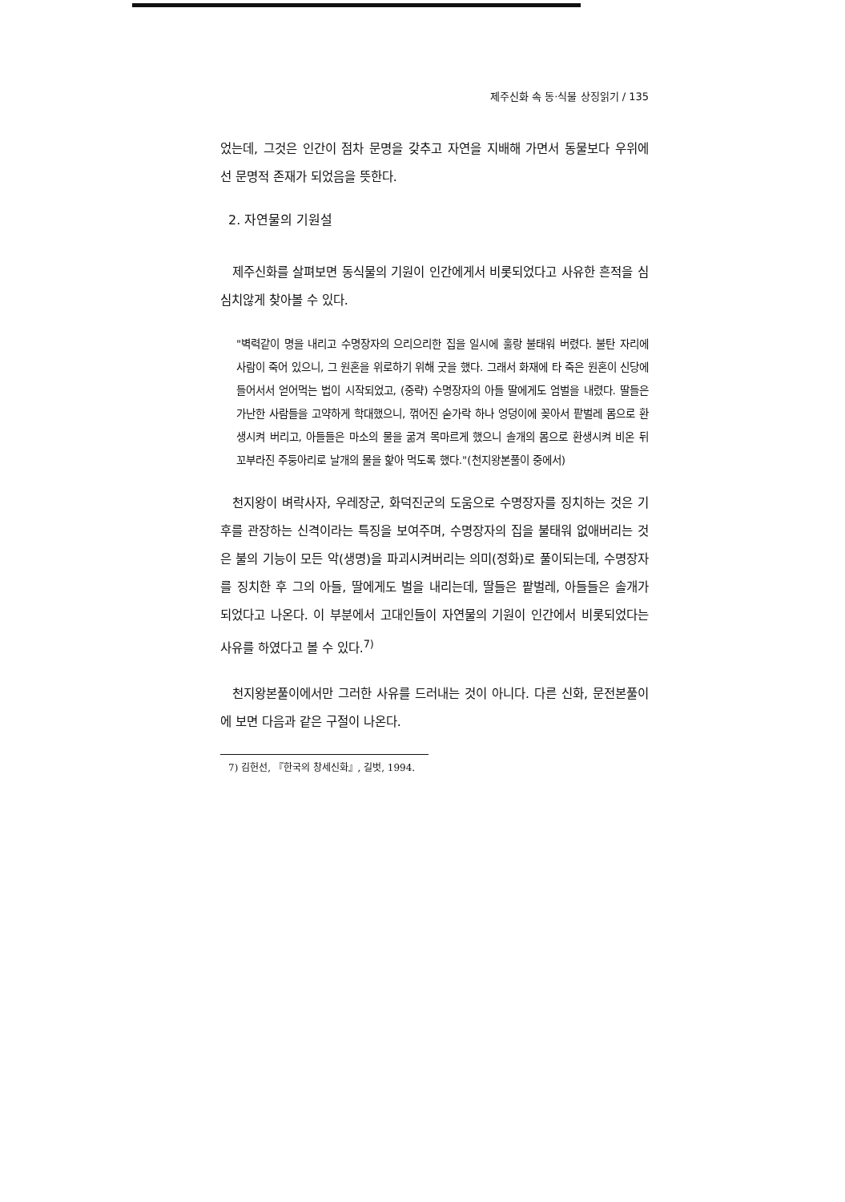제주신화 속 동·식물 상징읽기 / 135
었는데, 그것은 인간이 점차 문명을 갖추고 자연을 지배해 가면서 동물보다 우위에 선 문명적 존재가 되었음을 뜻한다.
2. 자연물의 기원설
제주신화를 살펴보면 동식물의 기원이 인간에게서 비롯되었다고 사유한 흔적을 심심치않게 찾아볼 수 있다.
"벽력같이 명을 내리고 수명장자의 으리으리한 집을 일시에 훌랑 불태워 버렸다. 불탄 자리에 사람이 죽어 있으니, 그 원혼을 위로하기 위해 굿을 했다. 그래서 화재에 타 죽은 원혼이 신당에 들어서서 얻어먹는 법이 시작되었고, (중략) 수명장자의 아들 딸에게도 엄벌을 내렸다. 딸들은 가난한 사람들을 고약하게 학대했으니, 꺾어진 숟가락 하나 엉덩이에 꽂아서 팥벌레 몸으로 환생시켜 버리고, 아들들은 마소의 물을 굶겨 목마르게 했으니 솔개의 몸으로 환생시켜 비온 뒤 꼬부라진 주둥아리로 날개의 물을 핥아 먹도록 했다."(천지왕본풀이 중에서)
천지왕이 벼락사자, 우레장군, 화덕진군의 도움으로 수명장자를 징치하는 것은 기후를 관장하는 신격이라는 특징을 보여주며, 수명장자의 집을 불태워 없애버리는 것은 불의 기능이 모든 악(생명)을 파괴시켜버리는 의미(정화)로 풀이되는데, 수명장자를 징치한 후 그의 아들, 딸에게도 벌을 내리는데, 딸들은 팥벌레, 아들들은 솔개가 되었다고 나온다. 이 부분에서 고대인들이 자연물의 기원이 인간에서 비롯되었다는 사유를 하였다고 볼 수 있다.<sup>7)</sup>
천지왕본풀이에서만 그러한 사유를 드러내는 것이 아니다. 다른 신화, 문전본풀이에 보면 다음과 같은 구절이 나온다.
7) 김헌선, 『한국의 창세신화』, 길벗, 1994.